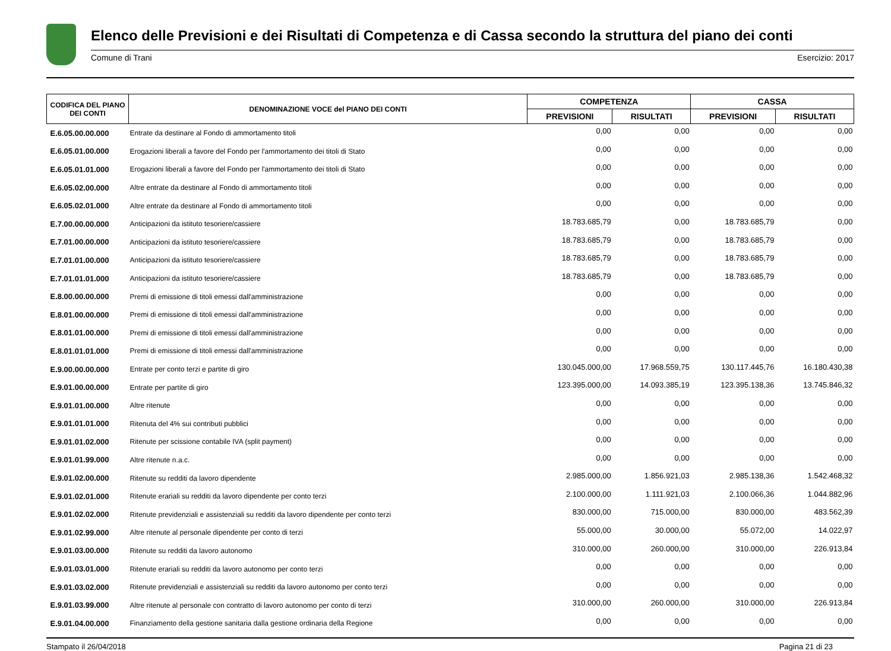Elenco delle Previsioni e dei Risultati di Competenza e di Cassa secondo la struttura del piano dei conti
Comune di Trani Esercizio: 2017
| CODIFICA DEL PIANO DEI CONTI | DENOMINAZIONE VOCE del PIANO DEI CONTI | COMPETENZA | | CASSA | |
| --- | --- | --- | --- | --- | --- |
| | | PREVISIONI | RISULTATI | PREVISIONI | RISULTATI |
| E.6.05.00.00.000 | Entrate da destinare al Fondo di ammortamento titoli | 0,00 | 0,00 | 0,00 | 0,00 |
| E.6.05.01.00.000 | Erogazioni liberali a favore del Fondo per l'ammortamento dei titoli di Stato | 0,00 | 0,00 | 0,00 | 0,00 |
| E.6.05.01.01.000 | Erogazioni liberali a favore del Fondo per l'ammortamento dei titoli di Stato | 0,00 | 0,00 | 0,00 | 0,00 |
| E.6.05.02.00.000 | Altre entrate da destinare al Fondo di ammortamento titoli | 0,00 | 0,00 | 0,00 | 0,00 |
| E.6.05.02.01.000 | Altre entrate da destinare al Fondo di ammortamento titoli | 0,00 | 0,00 | 0,00 | 0,00 |
| E.7.00.00.00.000 | Anticipazioni da istituto tesoriere/cassiere | 18.783.685,79 | 0,00 | 18.783.685,79 | 0,00 |
| E.7.01.00.00.000 | Anticipazioni da istituto tesoriere/cassiere | 18.783.685,79 | 0,00 | 18.783.685,79 | 0,00 |
| E.7.01.01.00.000 | Anticipazioni da istituto tesoriere/cassiere | 18.783.685,79 | 0,00 | 18.783.685,79 | 0,00 |
| E.7.01.01.01.000 | Anticipazioni da istituto tesoriere/cassiere | 18.783.685,79 | 0,00 | 18.783.685,79 | 0,00 |
| E.8.00.00.00.000 | Premi di emissione di titoli emessi dall'amministrazione | 0,00 | 0,00 | 0,00 | 0,00 |
| E.8.01.00.00.000 | Premi di emissione di titoli emessi dall'amministrazione | 0,00 | 0,00 | 0,00 | 0,00 |
| E.8.01.01.00.000 | Premi di emissione di titoli emessi dall'amministrazione | 0,00 | 0,00 | 0,00 | 0,00 |
| E.8.01.01.01.000 | Premi di emissione di titoli emessi dall'amministrazione | 0,00 | 0,00 | 0,00 | 0,00 |
| E.9.00.00.00.000 | Entrate per conto terzi e partite di giro | 130.045.000,00 | 17.968.559,75 | 130.117.445,76 | 16.180.430,38 |
| E.9.01.00.00.000 | Entrate per partite di giro | 123.395.000,00 | 14.093.385,19 | 123.395.138,36 | 13.745.846,32 |
| E.9.01.01.00.000 | Altre ritenute | 0,00 | 0,00 | 0,00 | 0,00 |
| E.9.01.01.01.000 | Ritenuta del 4% sui contributi pubblici | 0,00 | 0,00 | 0,00 | 0,00 |
| E.9.01.01.02.000 | Ritenute per scissione contabile IVA (split payment) | 0,00 | 0,00 | 0,00 | 0,00 |
| E.9.01.01.99.000 | Altre ritenute n.a.c. | 0,00 | 0,00 | 0,00 | 0,00 |
| E.9.01.02.00.000 | Ritenute su redditi da lavoro dipendente | 2.985.000,00 | 1.856.921,03 | 2.985.138,36 | 1.542.468,32 |
| E.9.01.02.01.000 | Ritenute erariali su redditi da lavoro dipendente per conto terzi | 2.100.000,00 | 1.111.921,03 | 2.100.066,36 | 1.044.882,96 |
| E.9.01.02.02.000 | Ritenute previdenziali e assistenziali su redditi da lavoro dipendente per conto terzi | 830.000,00 | 715.000,00 | 830.000,00 | 483.562,39 |
| E.9.01.02.99.000 | Altre ritenute al personale dipendente per conto di terzi | 55.000,00 | 30.000,00 | 55.072,00 | 14.022,97 |
| E.9.01.03.00.000 | Ritenute su redditi da lavoro autonomo | 310.000,00 | 260.000,00 | 310.000,00 | 226.913,84 |
| E.9.01.03.01.000 | Ritenute erariali su redditi da lavoro autonomo per conto terzi | 0,00 | 0,00 | 0,00 | 0,00 |
| E.9.01.03.02.000 | Ritenute previdenziali e assistenziali su redditi da lavoro autonomo per conto terzi | 0,00 | 0,00 | 0,00 | 0,00 |
| E.9.01.03.99.000 | Altre ritenute al personale con contratto di lavoro autonomo per conto di terzi | 310.000,00 | 260.000,00 | 310.000,00 | 226.913,84 |
| E.9.01.04.00.000 | Finanziamento della gestione sanitaria dalla gestione ordinaria della Regione | 0,00 | 0,00 | 0,00 | 0,00 |
Stampato il 26/04/2018 Pagina 21 di 23